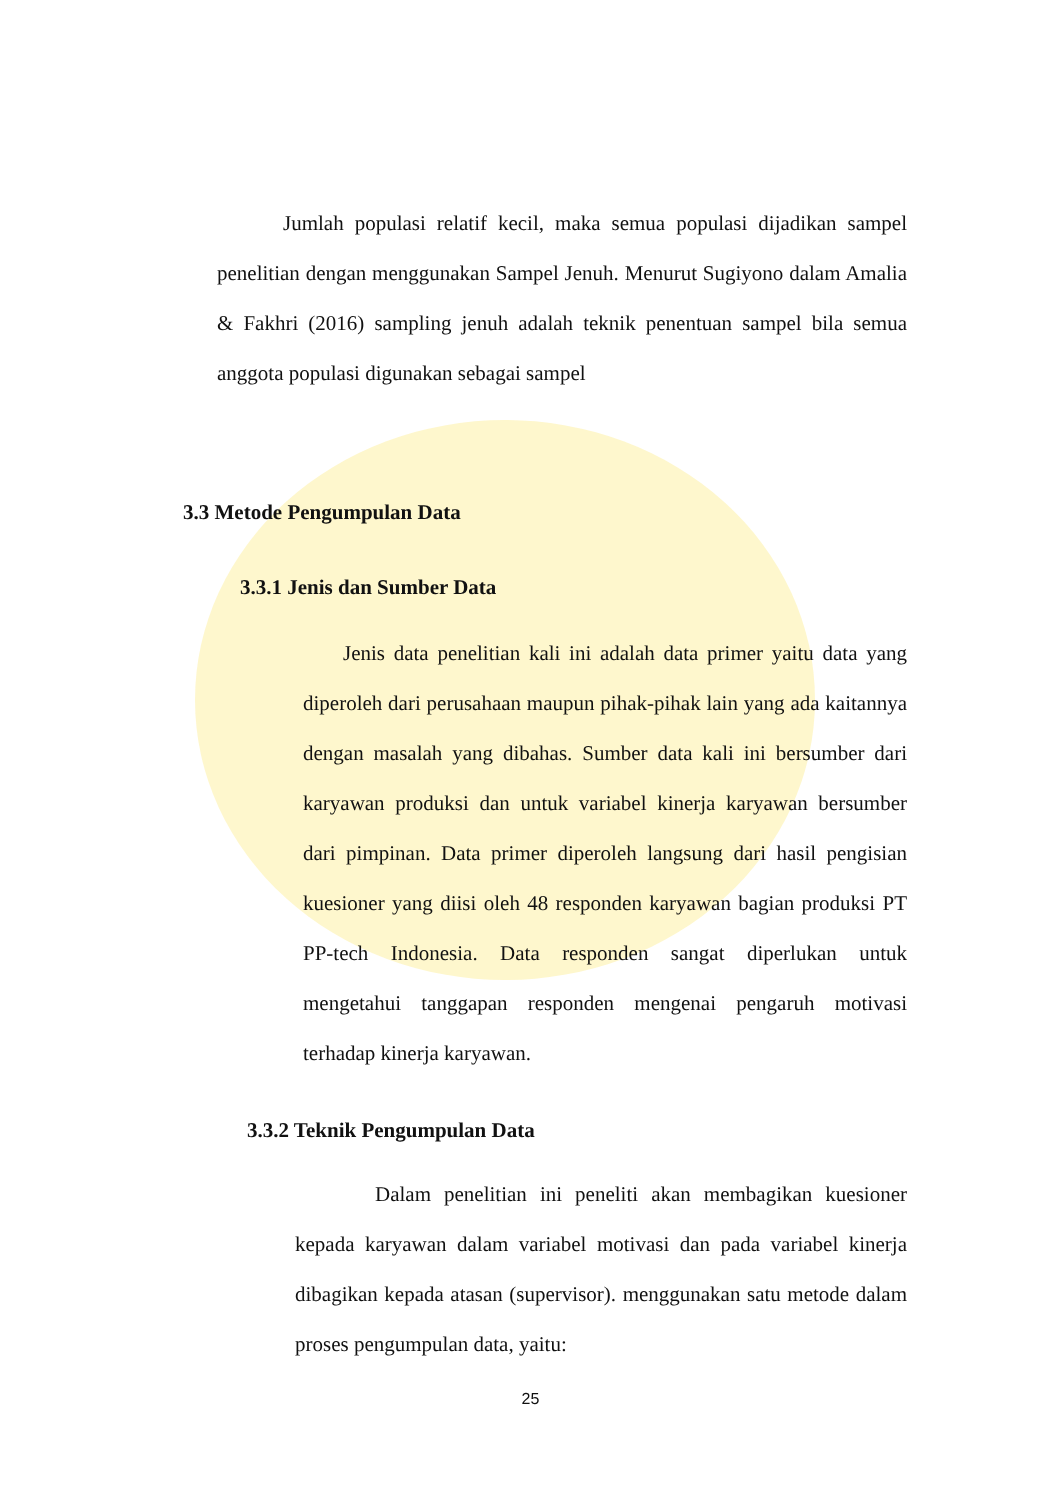Jumlah populasi relatif kecil, maka semua populasi dijadikan sampel penelitian dengan menggunakan Sampel Jenuh. Menurut Sugiyono dalam Amalia & Fakhri (2016) sampling jenuh adalah teknik penentuan sampel bila semua anggota populasi digunakan sebagai sampel
3.3 Metode Pengumpulan Data
3.3.1 Jenis dan Sumber Data
Jenis data penelitian kali ini adalah data primer yaitu data yang diperoleh dari perusahaan maupun pihak-pihak lain yang ada kaitannya dengan masalah yang dibahas. Sumber data kali ini bersumber dari karyawan produksi dan untuk variabel kinerja karyawan bersumber dari pimpinan. Data primer diperoleh langsung dari hasil pengisian kuesioner yang diisi oleh 48 responden karyawan bagian produksi PT PP-tech Indonesia. Data responden sangat diperlukan untuk mengetahui tanggapan responden mengenai pengaruh motivasi terhadap kinerja karyawan.
3.3.2 Teknik Pengumpulan Data
Dalam penelitian ini peneliti akan membagikan kuesioner kepada karyawan dalam variabel motivasi dan pada variabel kinerja dibagikan kepada atasan (supervisor). menggunakan satu metode dalam proses pengumpulan data, yaitu:
25